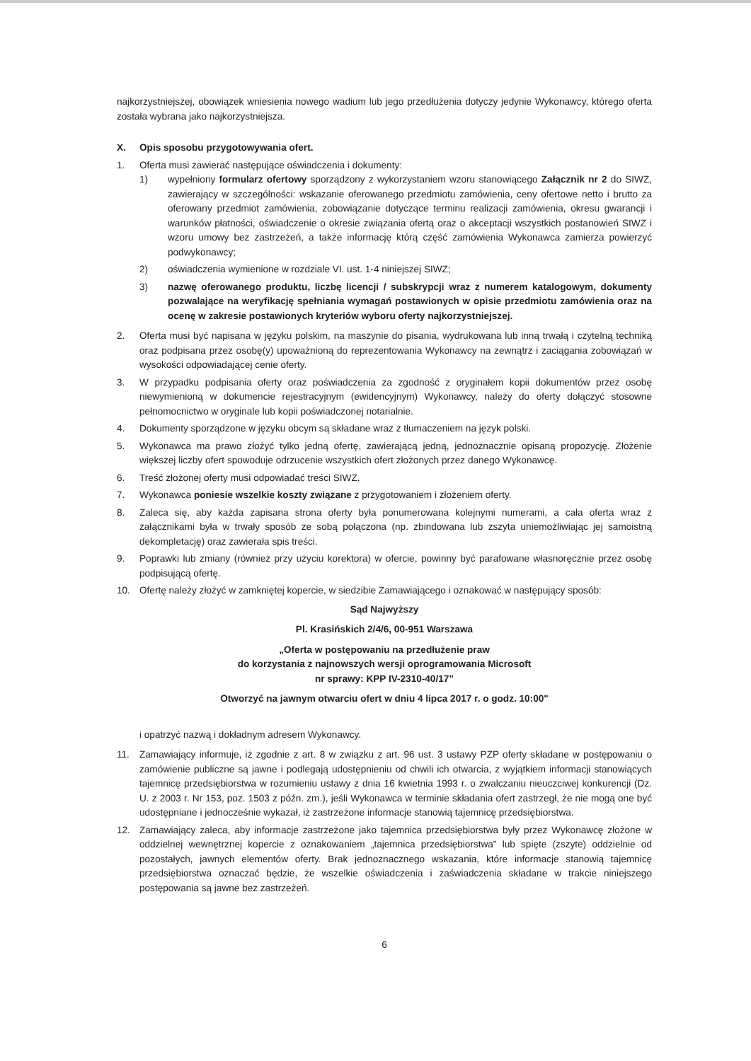najkorzystniejszej, obowiązek wniesienia nowego wadium lub jego przedłużenia dotyczy jedynie Wykonawcy, którego oferta została wybrana jako najkorzystniejsza.
X. Opis sposobu przygotowywania ofert.
1. Oferta musi zawierać następujące oświadczenia i dokumenty:
1) wypełniony formularz ofertowy sporządzony z wykorzystaniem wzoru stanowiącego Załącznik nr 2 do SIWZ, zawierający w szczególności: wskazanie oferowanego przedmiotu zamówienia, ceny ofertowe netto i brutto za oferowany przedmiot zamówienia, zobowiązanie dotyczące terminu realizacji zamówienia, okresu gwarancji i warunków płatności, oświadczenie o okresie związania ofertą oraz o akceptacji wszystkich postanowień SIWZ i wzoru umowy bez zastrzeżeń, a także informację którą część zamówienia Wykonawca zamierza powierzyć podwykonawcy;
2) oświadczenia wymienione w rozdziale VI. ust. 1-4 niniejszej SIWZ;
3) nazwę oferowanego produktu, liczbę licencji / subskrypcji wraz z numerem katalogowym, dokumenty pozwalające na weryfikację spełniania wymagań postawionych w opisie przedmiotu zamówienia oraz na ocenę w zakresie postawionych kryteriów wyboru oferty najkorzystniejszej.
2. Oferta musi być napisana w języku polskim, na maszynie do pisania, wydrukowana lub inną trwałą i czytelną techniką oraz podpisana przez osobę(y) upoważnioną do reprezentowania Wykonawcy na zewnątrz i zaciągania zobowiązań w wysokości odpowiadającej cenie oferty.
3. W przypadku podpisania oferty oraz poświadczenia za zgodność z oryginałem kopii dokumentów przez osobę niewymienioną w dokumencie rejestracyjnym (ewidencyjnym) Wykonawcy, należy do oferty dołączyć stosowne pełnomocnictwo w oryginale lub kopii poświadczonej notarialnie.
4. Dokumenty sporządzone w języku obcym są składane wraz z tłumaczeniem na język polski.
5. Wykonawca ma prawo złożyć tylko jedną ofertę, zawierającą jedną, jednoznacznie opisaną propozycję. Złożenie większej liczby ofert spowoduje odrzucenie wszystkich ofert złożonych przez danego Wykonawcę.
6. Treść złożonej oferty musi odpowiadać treści SIWZ.
7. Wykonawca poniesie wszelkie koszty związane z przygotowaniem i złożeniem oferty.
8. Zaleca się, aby każda zapisana strona oferty była ponumerowana kolejnymi numerami, a cała oferta wraz z załącznikami była w trwały sposób ze sobą połączona (np. zbindowana lub zszyta uniemożliwiając jej samoistną dekompletację) oraz zawierała spis treści.
9. Poprawki lub zmiany (również przy użyciu korektora) w ofercie, powinny być parafowane własnoręcznie przez osobę podpisującą ofertę.
10. Ofertę należy złożyć w zamkniętej kopercie, w siedzibie Zamawiającego i oznakować w następujący sposób:
Sąd Najwyższy
Pl. Krasińskich 2/4/6, 00-951 Warszawa
„Oferta w postępowaniu na przedłużenie praw
do korzystania z najnowszych wersji oprogramowania Microsoft
nr sprawy: KPP IV-2310-40/17”
Otworzyć na jawnym otwarciu ofert w dniu 4 lipca 2017 r. o godz. 10:00"
i opatrzyć nazwą i dokładnym adresem Wykonawcy.
11. Zamawiający informuje, iż zgodnie z art. 8 w związku z art. 96 ust. 3 ustawy PZP oferty składane w postępowaniu o zamówienie publiczne są jawne i podlegają udostępnieniu od chwili ich otwarcia, z wyjątkiem informacji stanowiących tajemnicę przedsiębiorstwa w rozumieniu ustawy z dnia 16 kwietnia 1993 r. o zwalczaniu nieuczciwej konkurencji (Dz. U. z 2003 r. Nr 153, poz. 1503 z późn. zm.), jeśli Wykonawca w terminie składania ofert zastrzegł, że nie mogą one być udostępniane i jednocześnie wykazał, iż zastrzeżone informacje stanowią tajemnicę przedsiębiorstwa.
12. Zamawiający zaleca, aby informacje zastrzeżone jako tajemnica przedsiębiorstwa były przez Wykonawcę złożone w oddzielnej wewnętrznej kopercie z oznakowaniem „tajemnica przedsiębiorstwa” lub spięte (zszyte) oddzielnie od pozostałych, jawnych elementów oferty. Brak jednoznacznego wskazania, które informacje stanowią tajemnicę przedsiębiorstwa oznaczać będzie, że wszelkie oświadczenia i zaświadczenia składane w trakcie niniejszego postępowania są jawne bez zastrzeżeń.
6